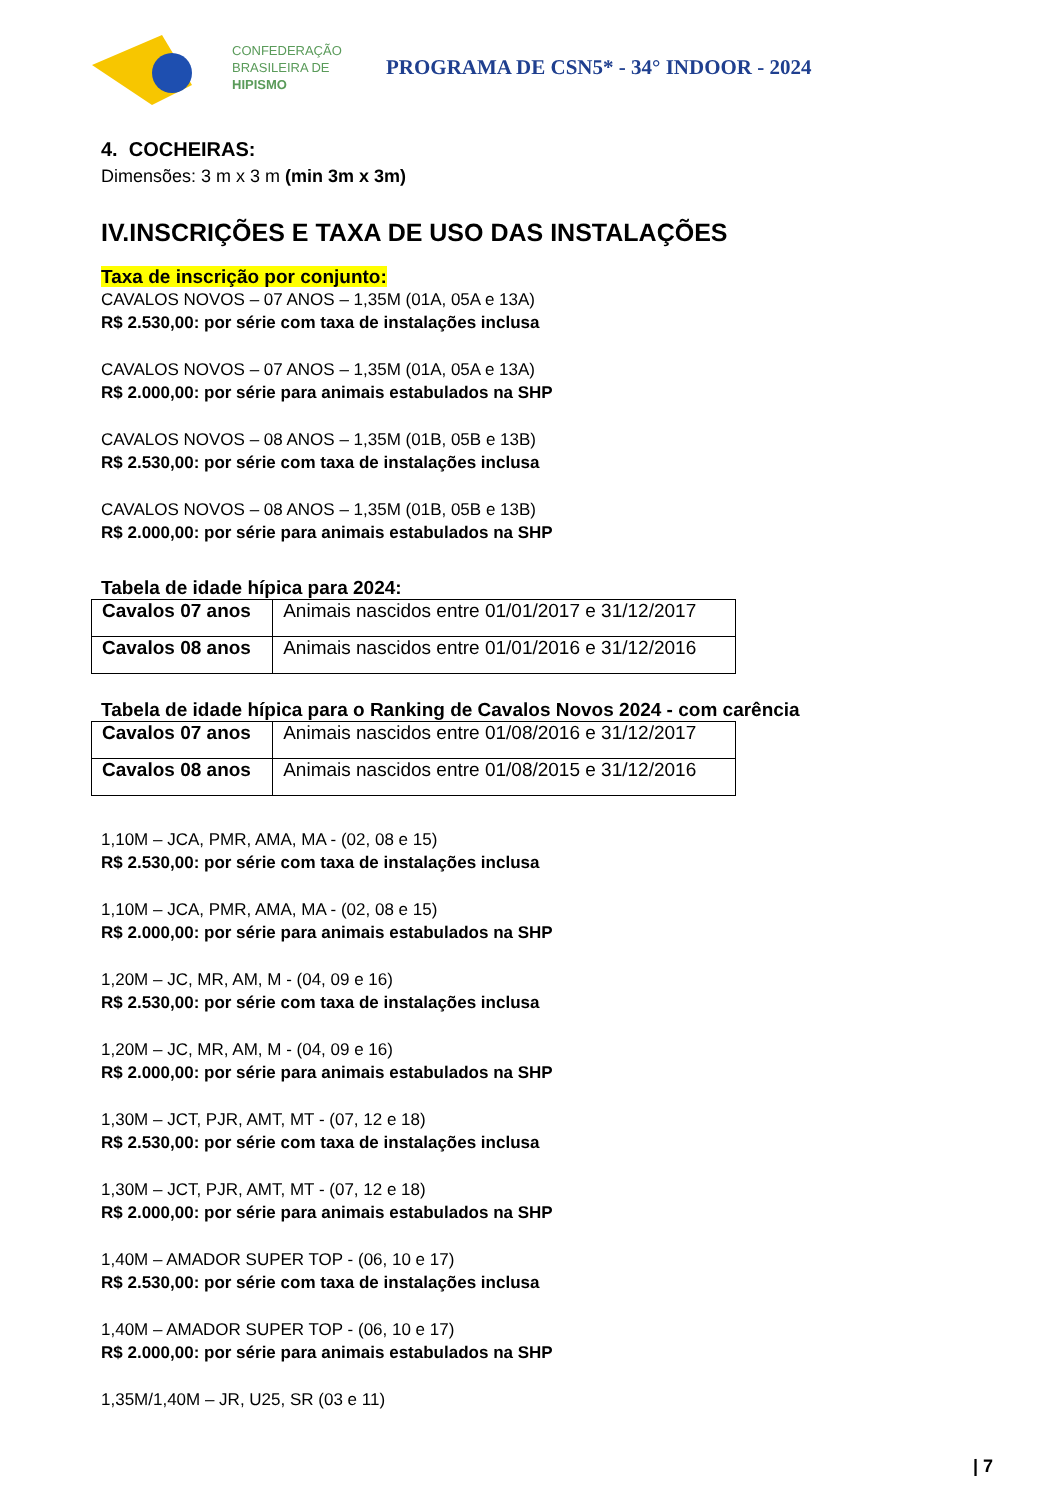CONFEDERAÇÃO
BRASILEIRA DE
HIPISMO
PROGRAMA DE CSN5* - 34° INDOOR - 2024
4. COCHEIRAS:
Dimensões: 3 m x 3 m (min 3m x 3m)
IV.INSCRIÇÕES E TAXA DE USO DAS INSTALAÇÕES
Taxa de inscrição por conjunto:
CAVALOS NOVOS – 07 ANOS – 1,35M (01A, 05A e 13A)
R$ 2.530,00: por série com taxa de instalações inclusa
CAVALOS NOVOS – 07 ANOS – 1,35M (01A, 05A e 13A)
R$ 2.000,00: por série para animais estabulados na SHP
CAVALOS NOVOS – 08 ANOS – 1,35M (01B, 05B e 13B)
R$ 2.530,00: por série com taxa de instalações inclusa
CAVALOS NOVOS – 08 ANOS – 1,35M (01B, 05B e 13B)
R$ 2.000,00: por série para animais estabulados na SHP
Tabela de idade hípica para 2024:
| Cavalos 07 anos | Animais nascidos entre 01/01/2017 e 31/12/2017 |
| Cavalos 08 anos | Animais nascidos entre 01/01/2016 e 31/12/2016 |
Tabela de idade hípica para o Ranking de Cavalos Novos 2024 - com carência
| Cavalos 07 anos | Animais nascidos entre 01/08/2016 e 31/12/2017 |
| Cavalos 08 anos | Animais nascidos entre 01/08/2015 e 31/12/2016 |
1,10M – JCA, PMR, AMA, MA - (02, 08 e 15)
R$ 2.530,00: por série com taxa de instalações inclusa
1,10M – JCA, PMR, AMA, MA - (02, 08 e 15)
R$ 2.000,00: por série para animais estabulados na SHP
1,20M – JC, MR, AM, M - (04, 09 e 16)
R$ 2.530,00: por série com taxa de instalações inclusa
1,20M – JC, MR, AM, M - (04, 09 e 16)
R$ 2.000,00: por série para animais estabulados na SHP
1,30M – JCT, PJR, AMT, MT - (07, 12 e 18)
R$ 2.530,00: por série com taxa de instalações inclusa
1,30M – JCT, PJR, AMT, MT - (07, 12 e 18)
R$ 2.000,00: por série para animais estabulados na SHP
1,40M – AMADOR SUPER TOP - (06, 10 e 17)
R$ 2.530,00: por série com taxa de instalações inclusa
1,40M – AMADOR SUPER TOP - (06, 10 e 17)
R$ 2.000,00: por série para animais estabulados na SHP
1,35M/1,40M – JR, U25, SR (03 e 11)
| 7